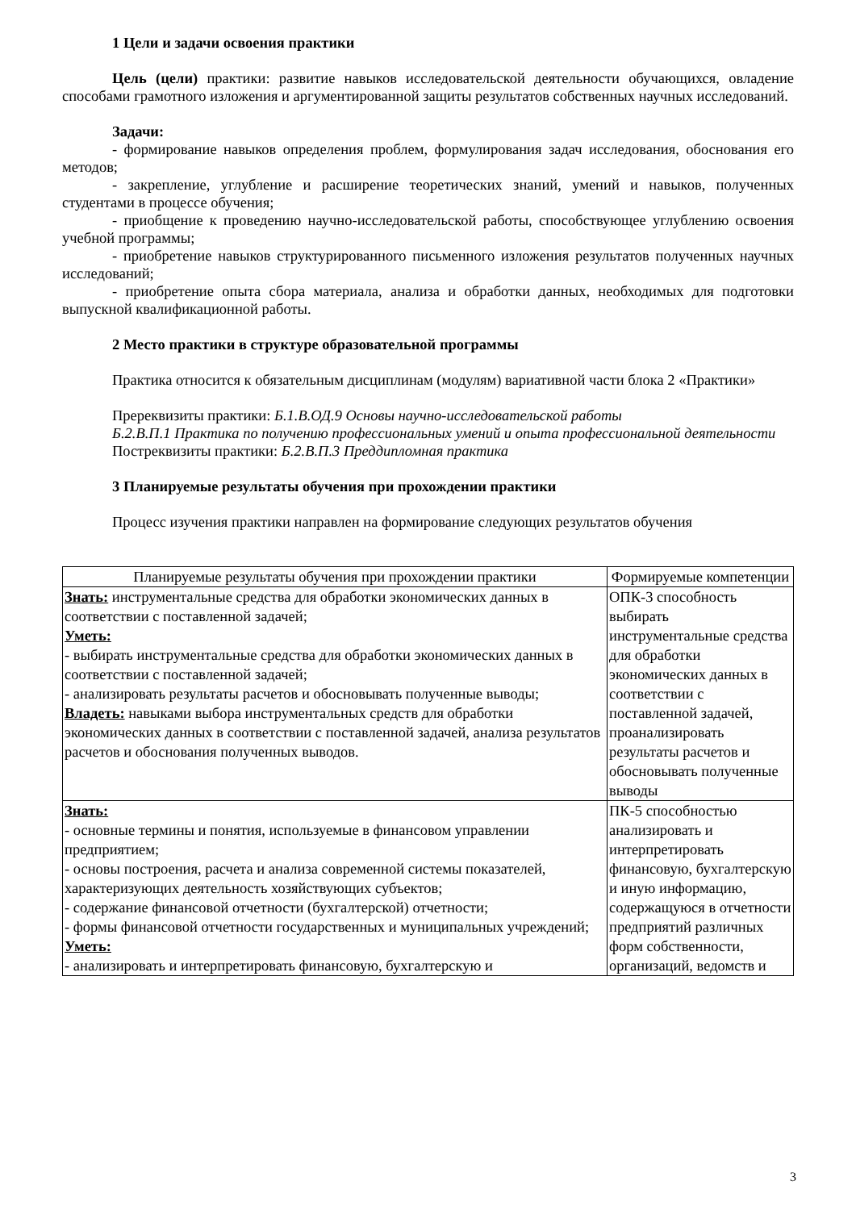1 Цели и задачи освоения практики
Цель (цели) практики: развитие навыков исследовательской деятельности обучающихся, овладение способами грамотного изложения и аргументированной защиты результатов собственных научных исследований.
Задачи:
- формирование навыков определения проблем, формулирования задач исследования, обоснования его методов;
- закрепление, углубление и расширение теоретических знаний, умений и навыков, полученных студентами в процессе обучения;
- приобщение к проведению научно-исследовательской работы, способствующее углублению освоения учебной программы;
- приобретение навыков структурированного письменного изложения результатов полученных научных исследований;
- приобретение опыта сбора материала, анализа и обработки данных, необходимых для подготовки выпускной квалификационной работы.
2 Место практики в структуре образовательной программы
Практика относится к обязательным дисциплинам (модулям) вариативной части блока 2 «Практики»
Пререквизиты практики: Б.1.В.ОД.9 Основы научно-исследовательской работы
Б.2.В.П.1 Практика по получению профессиональных умений и опыта профессиональной деятельности
Постреквизиты практики: Б.2.В.П.3 Преддипломная практика
3 Планируемые результаты обучения при прохождении практики
Процесс изучения практики направлен на формирование следующих результатов обучения
| Планируемые результаты обучения при прохождении практики | Формируемые компетенции |
| --- | --- |
| Знать: инструментальные средства для обработки экономических данных в соответствии с поставленной задачей; Уметь: - выбирать инструментальные средства для обработки экономических данных в соответствии с поставленной задачей; - анализировать результаты расчетов и обосновывать полученные выводы; Владеть: навыками выбора инструментальных средств для обработки экономических данных в соответствии с поставленной задачей, анализа результатов расчетов и обоснования полученных выводов. | ОПК-3 способность выбирать инструментальные средства для обработки экономических данных в соответствии с поставленной задачей, проанализировать результаты расчетов и обосновывать полученные выводы |
| Знать: - основные термины и понятия, используемые в финансовом управлении предприятием; - основы построения, расчета и анализа современной системы показателей, характеризующих деятельность хозяйствующих субъектов; - содержание финансовой отчетности (бухгалтерской) отчетности; - формы финансовой отчетности государственных и муниципальных учреждений; Уметь: - анализировать и интерпретировать финансовую, бухгалтерскую и | ПК-5 способностью анализировать и интерпретировать финансовую, бухгалтерскую и иную информацию, содержащуюся в отчетности предприятий различных форм собственности, организаций, ведомств и |
3